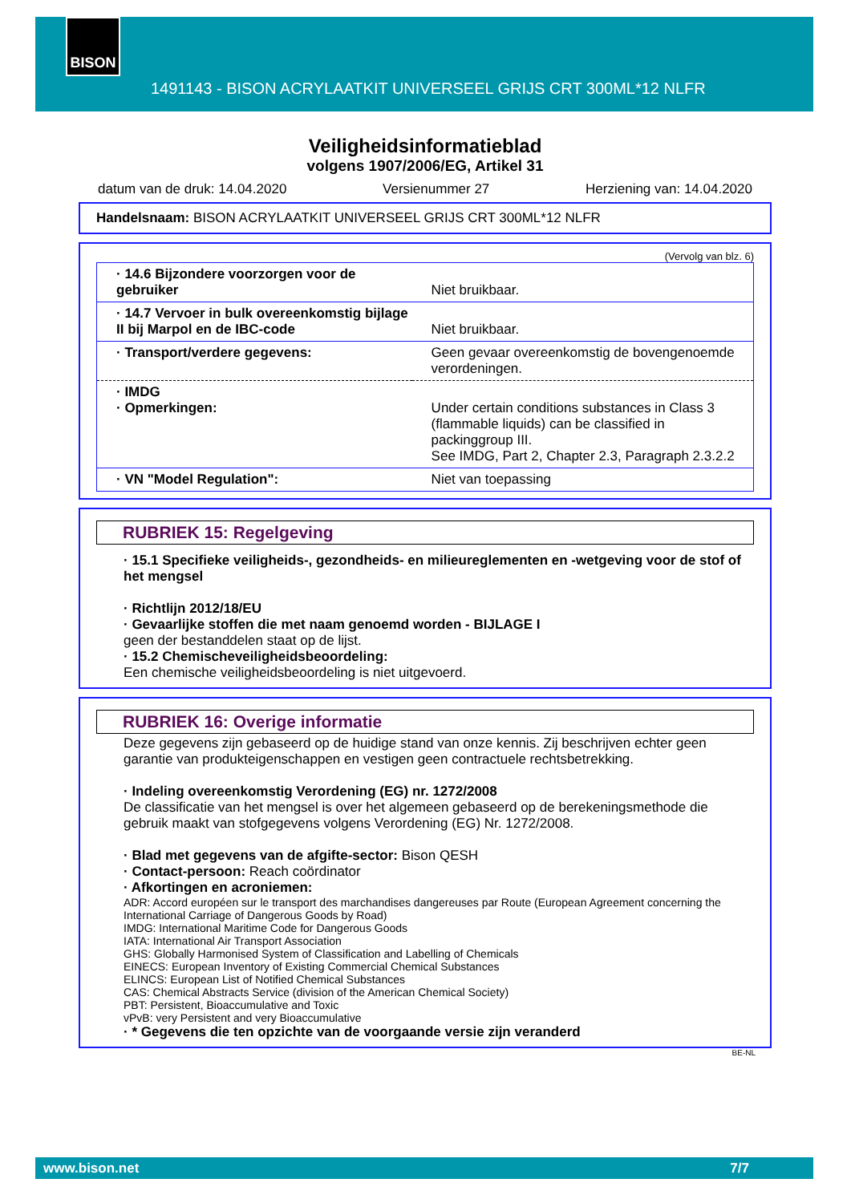BISON
1491143 - BISON ACRYLAATKIT UNIVERSEEL GRIJS CRT 300ML*12 NLFR
Veiligheidsinformatieblad
volgens 1907/2006/EG, Artikel 31
datum van de druk: 14.04.2020 Versienummer 27 Herziening van: 14.04.2020
Handelsnaam: BISON ACRYLAATKIT UNIVERSEEL GRIJS CRT 300ML*12 NLFR
(Vervolg van blz. 6)
| · 14.6 Bijzondere voorzorgen voor de gebruiker | Niet bruikbaar. |
| · 14.7 Vervoer in bulk overeenkomstig bijlage II bij Marpol en de IBC-code | Niet bruikbaar. |
| · Transport/verdere gegevens: | Geen gevaar overeenkomstig de bovengenoemde verordeningen. |
| · IMDG · Opmerkingen: | Under certain conditions substances in Class 3 (flammable liquids) can be classified in packinggroup III. See IMDG, Part 2, Chapter 2.3, Paragraph 2.3.2.2 |
| · VN "Model Regulation": | Niet van toepassing |
RUBRIEK 15: Regelgeving
· 15.1 Specifieke veiligheids-, gezondheids- en milieureglementen en -wetgeving voor de stof of het mengsel
· Richtlijn 2012/18/EU
· Gevaarlijke stoffen die met naam genoemd worden - BIJLAGE I
geen der bestanddelen staat op de lijst.
· 15.2 Chemischeveiligheidsbeoordeling:
Een chemische veiligheidsbeoordeling is niet uitgevoerd.
RUBRIEK 16: Overige informatie
Deze gegevens zijn gebaseerd op de huidige stand van onze kennis. Zij beschrijven echter geen garantie van produkteigenschappen en vestigen geen contractuele rechtsbetrekking.
· Indeling overeenkomstig Verordening (EG) nr. 1272/2008
De classificatie van het mengsel is over het algemeen gebaseerd op de berekeningsmethode die gebruik maakt van stofgegevens volgens Verordening (EG) Nr. 1272/2008.
· Blad met gegevens van de afgifte-sector: Bison QESH
· Contact-persoon: Reach coördinator
· Afkortingen en acroniemen:
ADR: Accord européen sur le transport des marchandises dangereuses par Route (European Agreement concerning the International Carriage of Dangerous Goods by Road)
IMDG: International Maritime Code for Dangerous Goods
IATA: International Air Transport Association
GHS: Globally Harmonised System of Classification and Labelling of Chemicals
EINECS: European Inventory of Existing Commercial Chemical Substances
ELINCS: European List of Notified Chemical Substances
CAS: Chemical Abstracts Service (division of the American Chemical Society)
PBT: Persistent, Bioaccumulative and Toxic
vPvB: very Persistent and very Bioaccumulative
· * Gegevens die ten opzichte van de voorgaande versie zijn veranderd
BE-NL
www.bison.net 7/7